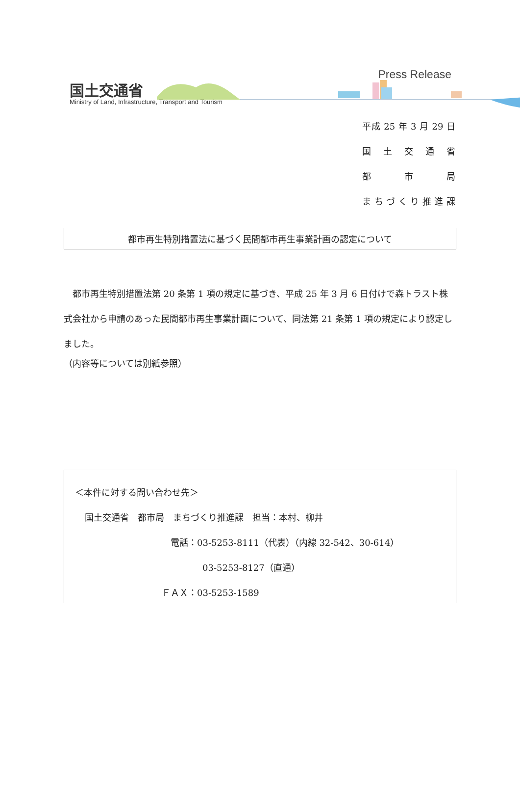国土交通省
Ministry of Land, Infrastructure, Transport and Tourism
Press Release
平成 25 年 3 月 29 日
国 土 交 通 省
都 市 局
まちづくり推進課
都市再生特別措置法に基づく民間都市再生事業計画の認定について
都市再生特別措置法第 20 条第 1 項の規定に基づき、平成 25 年 3 月 6 日付けで森トラスト株式会社から申請のあった民間都市再生事業計画について、同法第 21 条第 1 項の規定により認定しました。
（内容等については別紙参照）
＜本件に対する問い合わせ先＞
国土交通省　都市局　まちづくり推進課　担当：本村、柳井
電話：03-5253-8111（代表）（内線 32-542、30-614）
03-5253-8127（直通）
ＦＡＸ：03-5253-1589